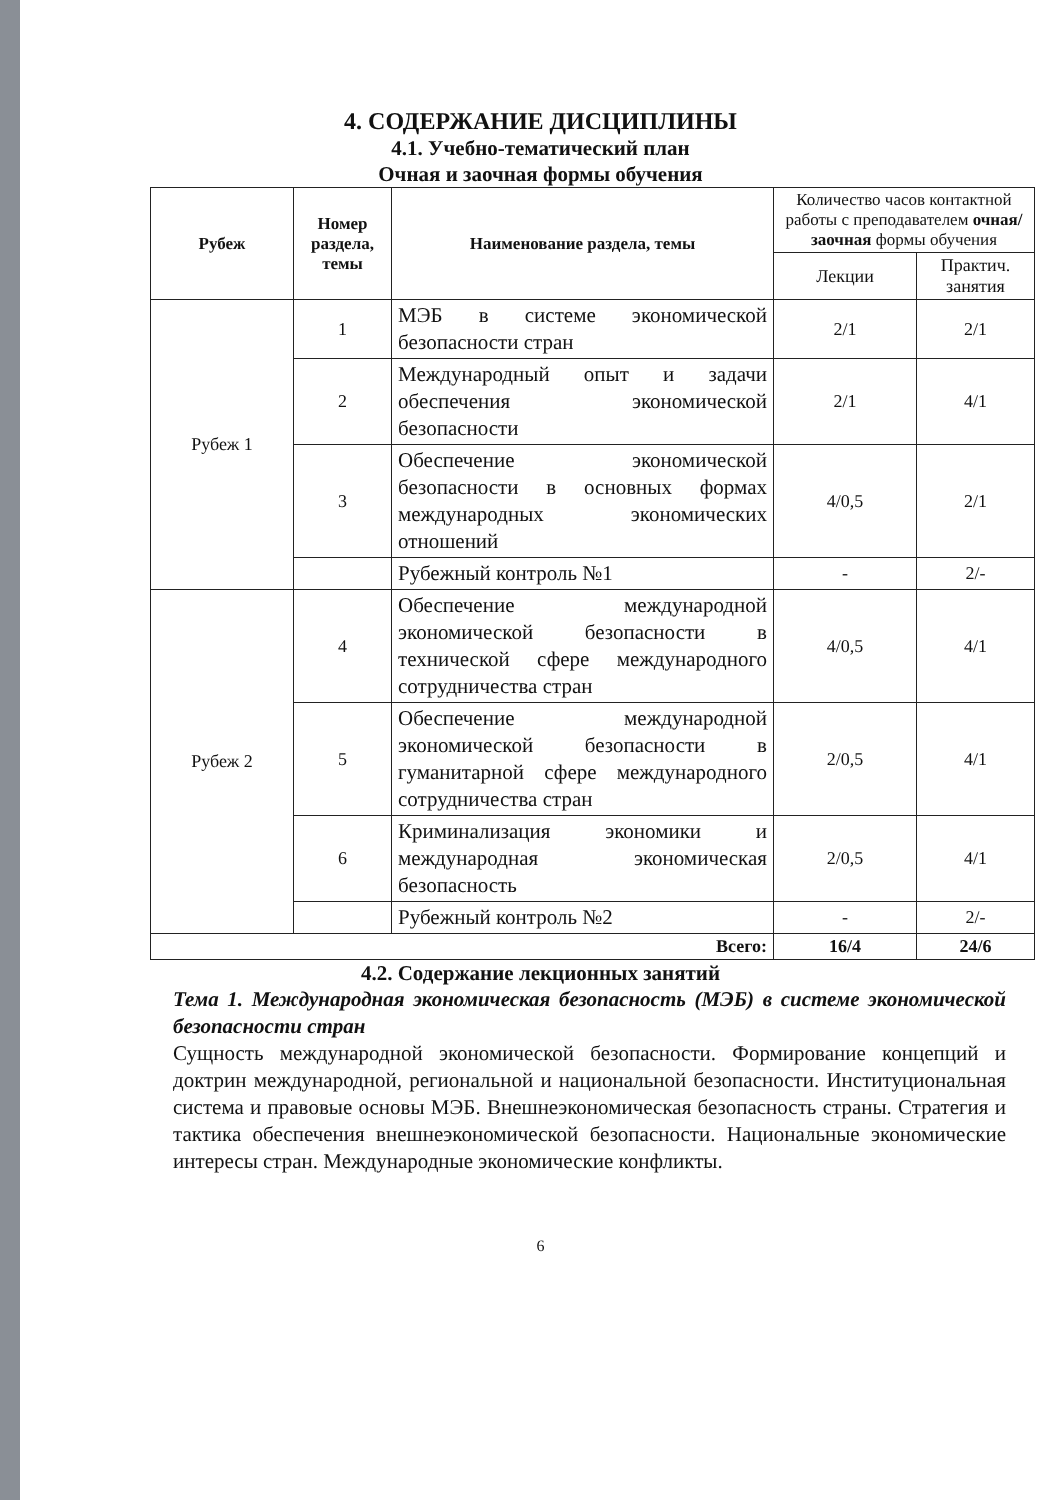4. СОДЕРЖАНИЕ ДИСЦИПЛИНЫ
4.1. Учебно-тематический план
Очная и заочная формы обучения
| Рубеж | Номер раздела, темы | Наименование раздела, темы | Количество часов контактной работы с преподавателем очная/заочная формы обучения | |
| --- | --- | --- | --- | --- |
| | | | Лекции | Практич. занятия |
| Рубеж 1 | 1 | МЭБ в системе экономической безопасности стран | 2/1 | 2/1 |
| | 2 | Международный опыт и задачи обеспечения экономической безопасности | 2/1 | 4/1 |
| | 3 | Обеспечение экономической безопасности в основных формах международных экономических отношений | 4/0,5 | 2/1 |
| | | Рубежный контроль №1 | - | 2/- |
| Рубеж 2 | 4 | Обеспечение международной экономической безопасности в технической сфере международного сотрудничества стран | 4/0,5 | 4/1 |
| | 5 | Обеспечение международной экономической безопасности в гуманитарной сфере международного сотрудничества стран | 2/0,5 | 4/1 |
| | 6 | Криминализация экономики и международная экономическая безопасность | 2/0,5 | 4/1 |
| | | Рубежный контроль №2 | - | 2/- |
| Всего: | | | 16/4 | 24/6 |
4.2. Содержание лекционных занятий
Тема 1. Международная экономическая безопасность (МЭБ) в системе экономической безопасности стран
Сущность международной экономической безопасности. Формирование концепций и доктрин международной, региональной и национальной безопасности. Институциональная система и правовые основы МЭБ. Внешнеэкономическая безопасность страны. Стратегия и тактика обеспечения внешнеэкономической безопасности. Национальные экономические интересы стран. Международные экономические конфликты.
6